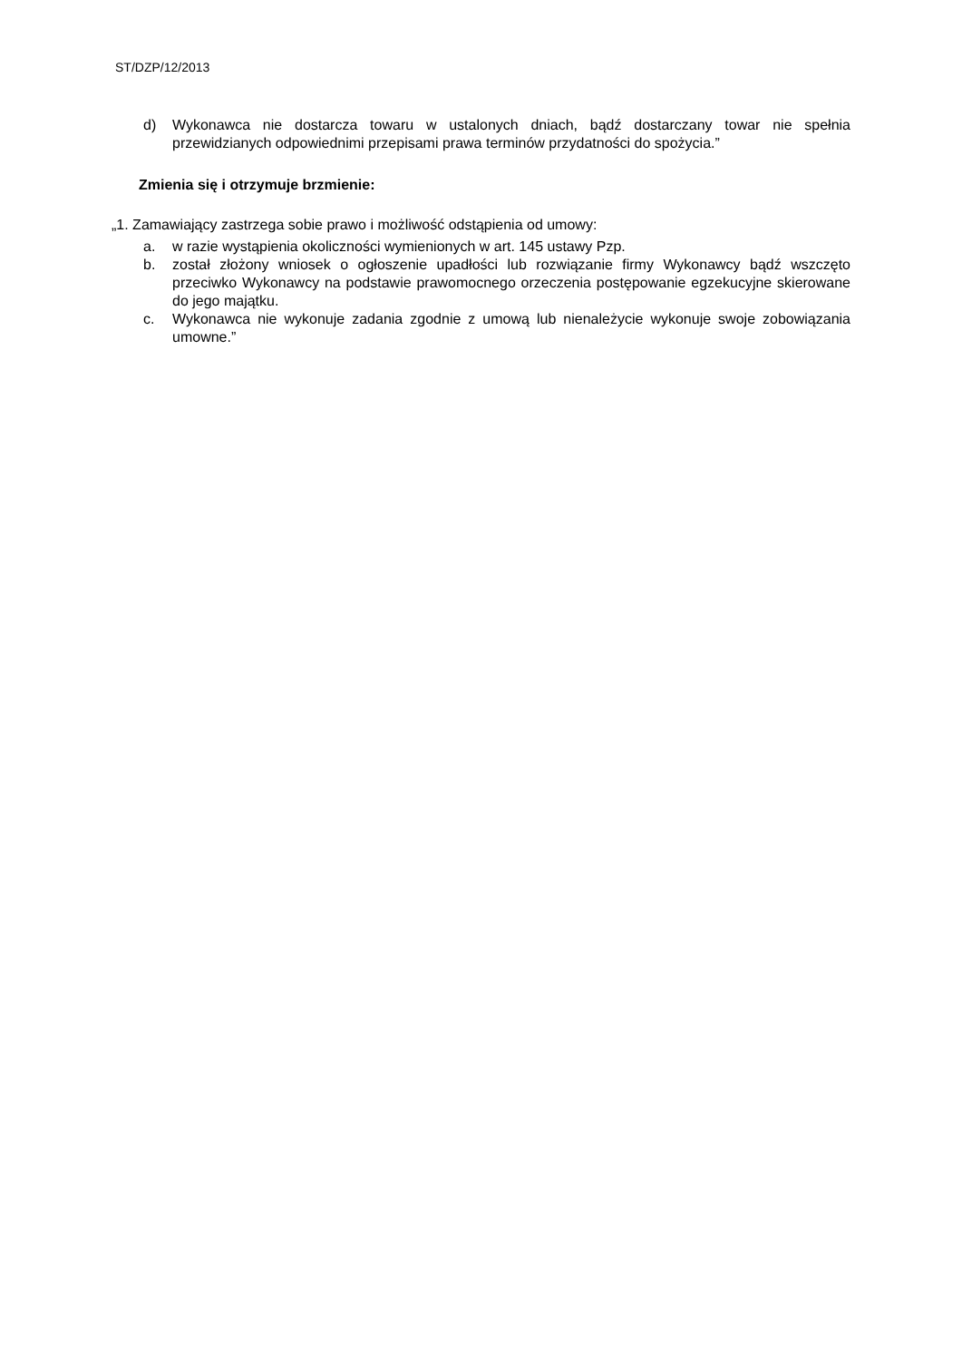ST/DZP/12/2013
d) Wykonawca nie dostarcza towaru w ustalonych dniach, bądź dostarczany towar nie spełnia przewidzianych odpowiednimi przepisami prawa terminów przydatności do spożycia.”
Zmienia się i otrzymuje brzmienie:
„1. Zamawiający zastrzega sobie prawo i możliwość odstąpienia od umowy:
a. w razie wystąpienia okoliczności wymienionych w art. 145 ustawy Pzp.
b. został złożony wniosek o ogłoszenie upadłości lub rozwiązanie firmy Wykonawcy bądź wszczęto przeciwko Wykonawcy na podstawie prawomocnego orzeczenia postępowanie egzekucyjne skierowane do jego majątku.
c. Wykonawca nie wykonuje zadania zgodnie z umową lub nienależycie wykonuje swoje zobowiązania umowne.”